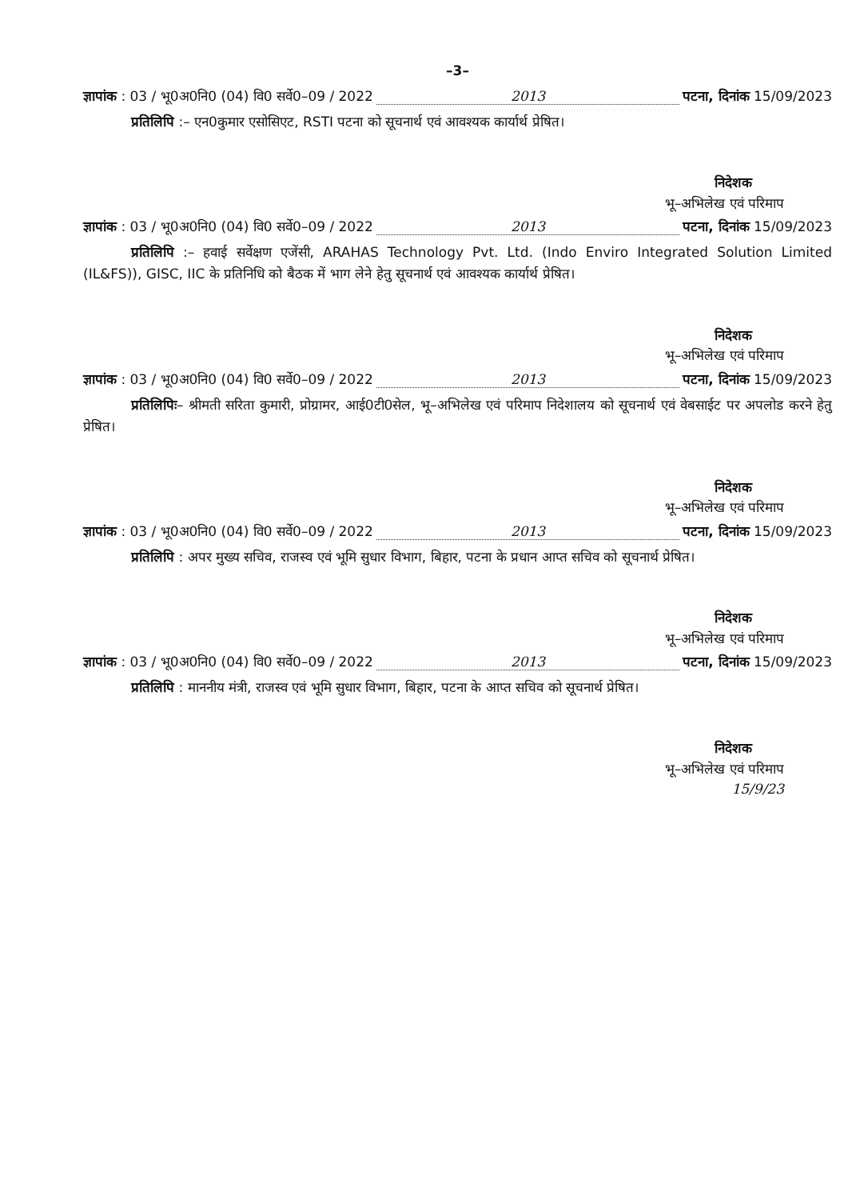–3–
ज्ञापांक : 03 / भू0अ0नि0 (04) वि0 सर्वे0–09 / 2022 2013 पटना, दिनांक 15/09/2023
प्रतिलिपि :– एन0कुमार एसोसिएट, RSTI पटना को सूचनार्थ एवं आवश्यक कार्यार्थ प्रेषित।
निदेशक
भू–अभिलेख एवं परिमाप
ज्ञापांक : 03 / भू0अ0नि0 (04) वि0 सर्वे0–09 / 2022 2013 पटना, दिनांक 15/09/2023
प्रतिलिपि :– हवाई सर्वेक्षण एजेंसी, ARAHAS Technology Pvt. Ltd. (Indo Enviro Integrated Solution Limited (IL&FS)), GISC, IIC के प्रतिनिधि को बैठक में भाग लेने हेतु सूचनार्थ एवं आवश्यक कार्यार्थ प्रेषित।
निदेशक
भू–अभिलेख एवं परिमाप
ज्ञापांक : 03 / भू0अ0नि0 (04) वि0 सर्वे0–09 / 2022 2013 पटना, दिनांक 15/09/2023
प्रतिलिपिः– श्रीमती सरिता कुमारी, प्रोग्रामर, आई0टी0सेल, भू–अभिलेख एवं परिमाप निदेशालय को सूचनार्थ एवं वेबसाईट पर अपलोड करने हेतु प्रेषित।
निदेशक
भू–अभिलेख एवं परिमाप
ज्ञापांक : 03 / भू0अ0नि0 (04) वि0 सर्वे0–09 / 2022 2013 पटना, दिनांक 15/09/2023
प्रतिलिपि : अपर मुख्य सचिव, राजस्व एवं भूमि सुधार विभाग, बिहार, पटना के प्रधान आप्त सचिव को सूचनार्थ प्रेषित।
निदेशक
भू–अभिलेख एवं परिमाप
ज्ञापांक : 03 / भू0अ0नि0 (04) वि0 सर्वे0–09 / 2022 2013 पटना, दिनांक 15/09/2023
प्रतिलिपि : माननीय मंत्री, राजस्व एवं भूमि सुधार विभाग, बिहार, पटना के आप्त सचिव को सूचनार्थ प्रेषित।
निदेशक
भू–अभिलेख एवं परिमाप
15/9/23